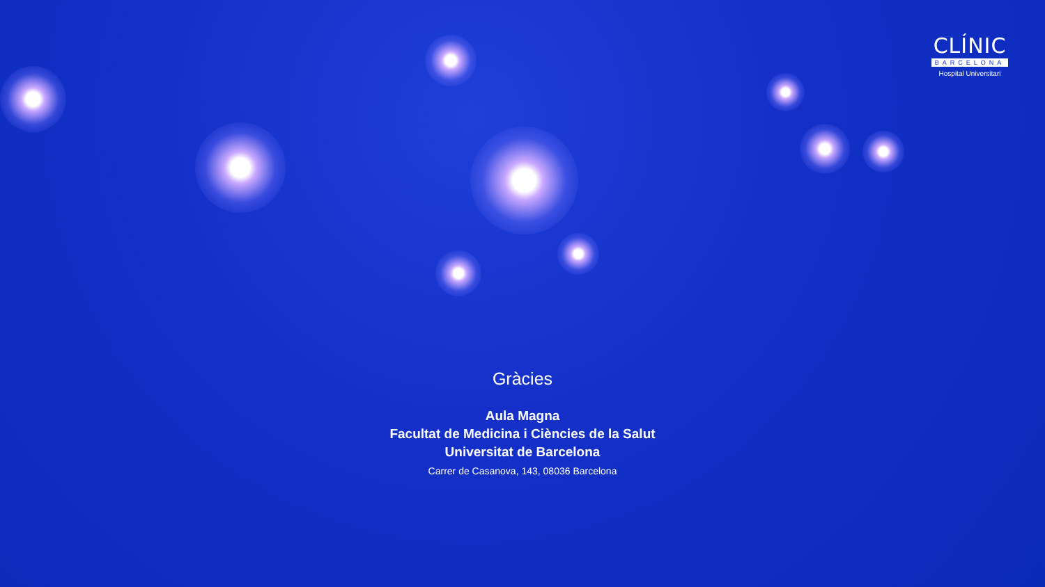CLÍNIC
BARCELONA
Hospital Universitari
Gràcies
Aula Magna
Facultat de Medicina i Ciències de la Salut
Universitat de Barcelona
Carrer de Casanova, 143, 08036 Barcelona